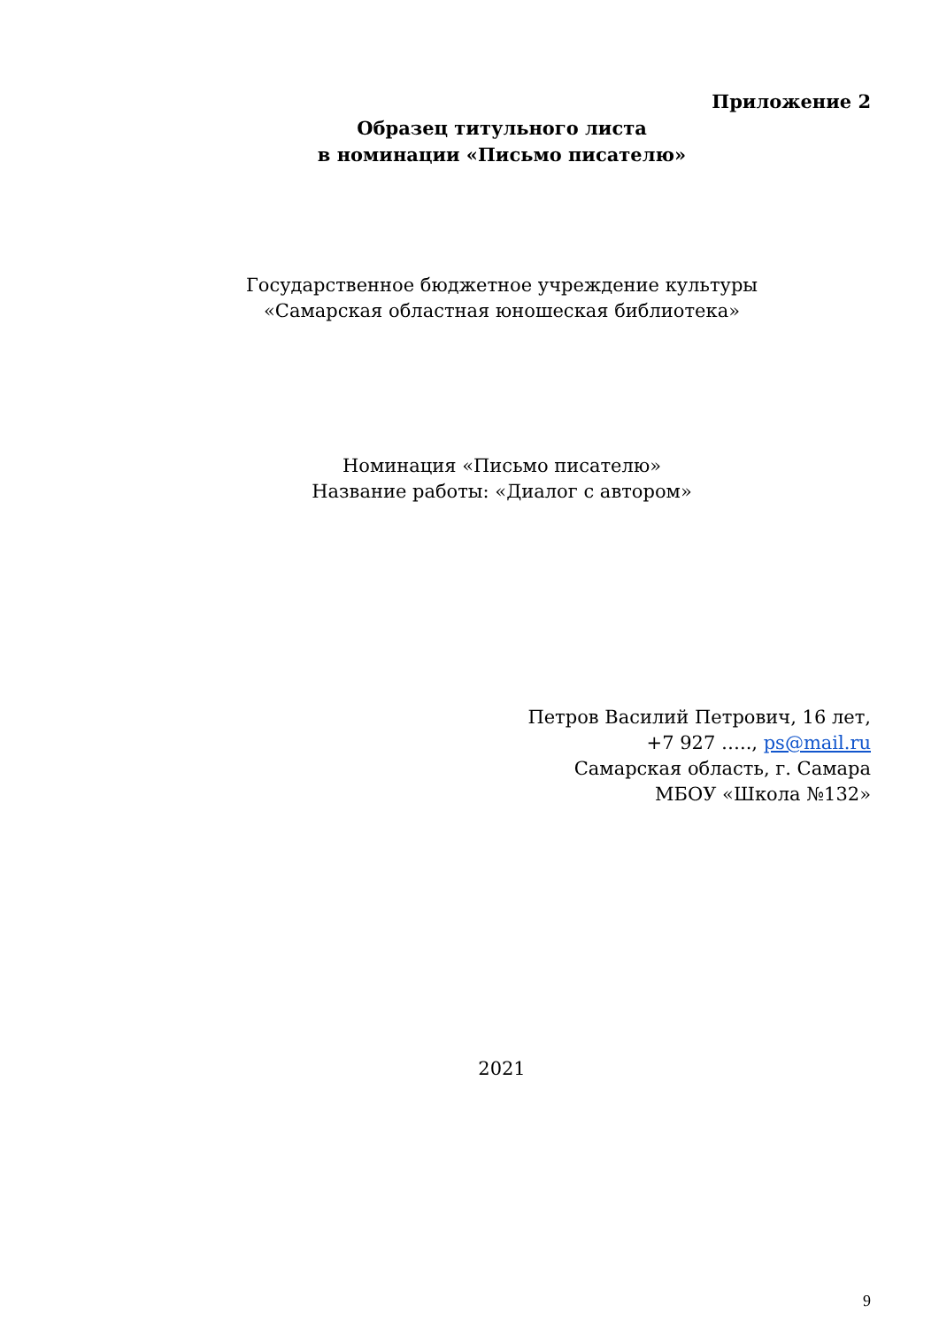Приложение 2
Образец титульного листа
в номинации «Письмо писателю»
Государственное бюджетное учреждение культуры
«Самарская областная юношеская библиотека»
Номинация «Письмо писателю»
Название работы: «Диалог с автором»
Петров Василий Петрович, 16 лет,
+7 927 ….., ps@mail.ru
Самарская область, г. Самара
МБОУ «Школа №132»
2021
9